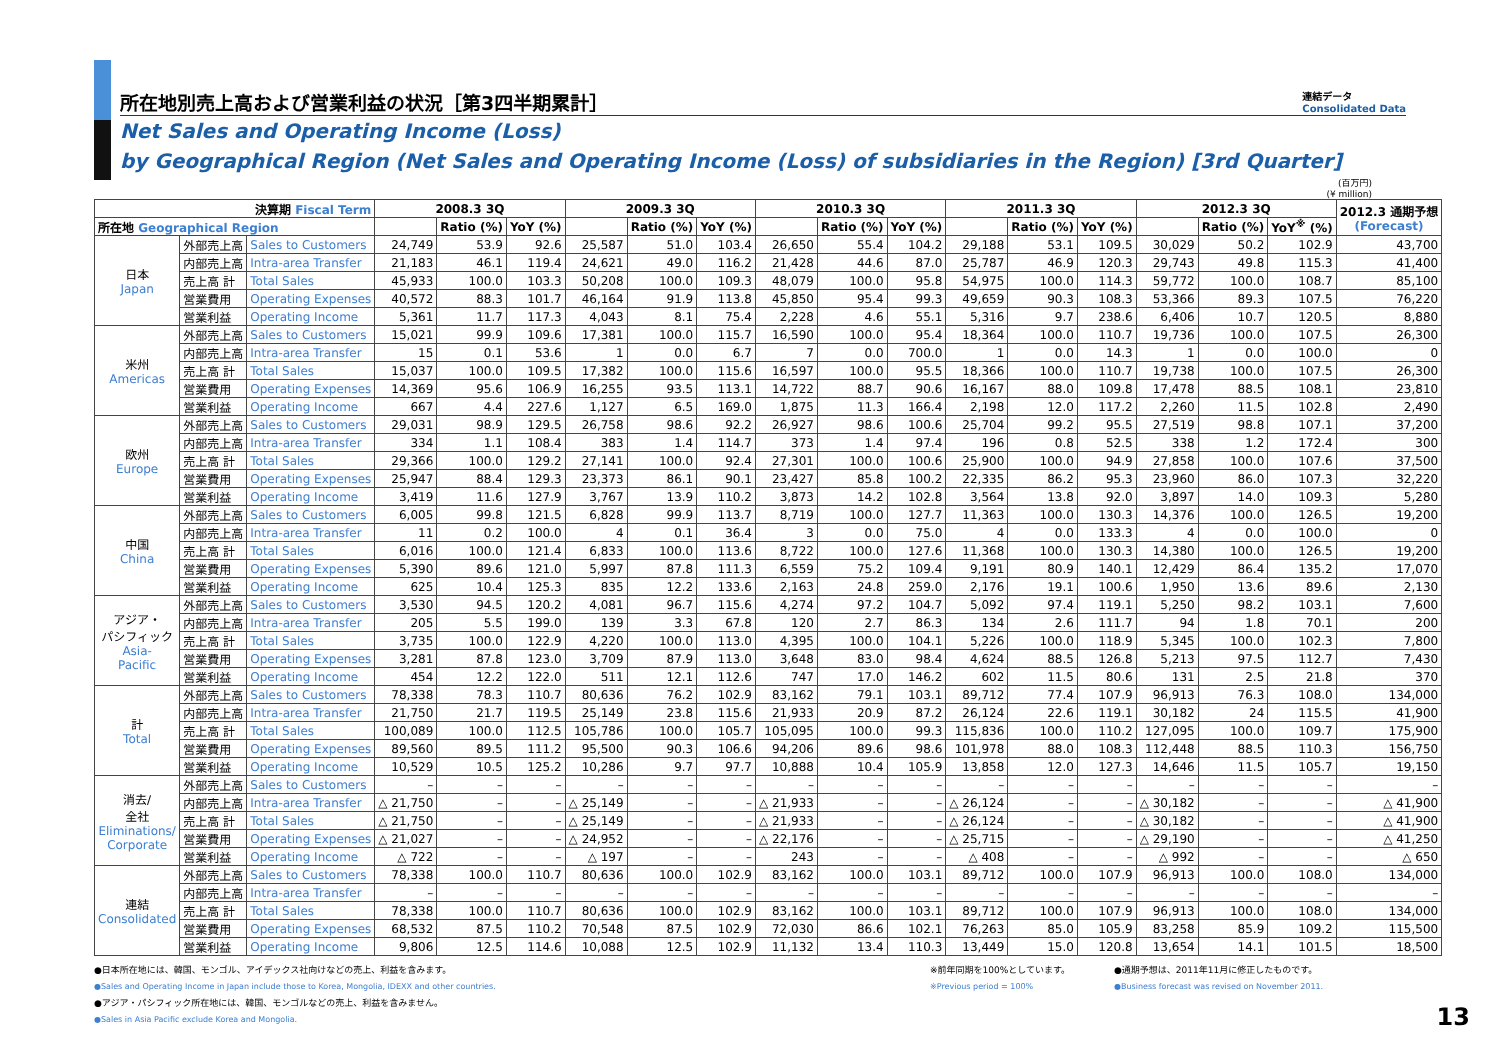所在地別売上高および営業利益の状況［第3四半期累計］
連結データ
Consolidated Data
Net Sales and Operating Income (Loss)
by Geographical Region (Net Sales and Operating Income (Loss) of subsidiaries in the Region) [3rd Quarter]
(百万円)
(¥ million)
| 決算期 Fiscal Term | | | 2008.3 3Q | | | 2009.3 3Q | | | 2010.3 3Q | | | 2011.3 3Q | | | 2012.3 3Q | | | 2012.3 通期予想 (Forecast) |
| --- | --- | --- | --- | --- | --- | --- | --- | --- | --- | --- | --- | --- | --- | --- | --- | --- | --- | --- |
| 所在地 Geographical Region | | | | Ratio (%) | YoY (%) | | Ratio (%) | YoY (%) | | Ratio (%) | YoY (%) | | Ratio (%) | YoY (%) | | Ratio (%) | YoY<sup>※</sup> (%) | |
| 日本 Japan | 外部売上高 | Sales to Customers | 24,749 | 53.9 | 92.6 | 25,587 | 51.0 | 103.4 | 26,650 | 55.4 | 104.2 | 29,188 | 53.1 | 109.5 | 30,029 | 50.2 | 102.9 | 43,700 |
| | 内部売上高 | Intra-area Transfer | 21,183 | 46.1 | 119.4 | 24,621 | 49.0 | 116.2 | 21,428 | 44.6 | 87.0 | 25,787 | 46.9 | 120.3 | 29,743 | 49.8 | 115.3 | 41,400 |
| | 売上高 計 | Total Sales | 45,933 | 100.0 | 103.3 | 50,208 | 100.0 | 109.3 | 48,079 | 100.0 | 95.8 | 54,975 | 100.0 | 114.3 | 59,772 | 100.0 | 108.7 | 85,100 |
| | 営業費用 | Operating Expenses | 40,572 | 88.3 | 101.7 | 46,164 | 91.9 | 113.8 | 45,850 | 95.4 | 99.3 | 49,659 | 90.3 | 108.3 | 53,366 | 89.3 | 107.5 | 76,220 |
| | 営業利益 | Operating Income | 5,361 | 11.7 | 117.3 | 4,043 | 8.1 | 75.4 | 2,228 | 4.6 | 55.1 | 5,316 | 9.7 | 238.6 | 6,406 | 10.7 | 120.5 | 8,880 |
| 米州 Americas | 外部売上高 | Sales to Customers | 15,021 | 99.9 | 109.6 | 17,381 | 100.0 | 115.7 | 16,590 | 100.0 | 95.4 | 18,364 | 100.0 | 110.7 | 19,736 | 100.0 | 107.5 | 26,300 |
| | 内部売上高 | Intra-area Transfer | 15 | 0.1 | 53.6 | 1 | 0.0 | 6.7 | 7 | 0.0 | 700.0 | 1 | 0.0 | 14.3 | 1 | 0.0 | 100.0 | 0 |
| | 売上高 計 | Total Sales | 15,037 | 100.0 | 109.5 | 17,382 | 100.0 | 115.6 | 16,597 | 100.0 | 95.5 | 18,366 | 100.0 | 110.7 | 19,738 | 100.0 | 107.5 | 26,300 |
| | 営業費用 | Operating Expenses | 14,369 | 95.6 | 106.9 | 16,255 | 93.5 | 113.1 | 14,722 | 88.7 | 90.6 | 16,167 | 88.0 | 109.8 | 17,478 | 88.5 | 108.1 | 23,810 |
| | 営業利益 | Operating Income | 667 | 4.4 | 227.6 | 1,127 | 6.5 | 169.0 | 1,875 | 11.3 | 166.4 | 2,198 | 12.0 | 117.2 | 2,260 | 11.5 | 102.8 | 2,490 |
| 欧州 Europe | 外部売上高 | Sales to Customers | 29,031 | 98.9 | 129.5 | 26,758 | 98.6 | 92.2 | 26,927 | 98.6 | 100.6 | 25,704 | 99.2 | 95.5 | 27,519 | 98.8 | 107.1 | 37,200 |
| | 内部売上高 | Intra-area Transfer | 334 | 1.1 | 108.4 | 383 | 1.4 | 114.7 | 373 | 1.4 | 97.4 | 196 | 0.8 | 52.5 | 338 | 1.2 | 172.4 | 300 |
| | 売上高 計 | Total Sales | 29,366 | 100.0 | 129.2 | 27,141 | 100.0 | 92.4 | 27,301 | 100.0 | 100.6 | 25,900 | 100.0 | 94.9 | 27,858 | 100.0 | 107.6 | 37,500 |
| | 営業費用 | Operating Expenses | 25,947 | 88.4 | 129.3 | 23,373 | 86.1 | 90.1 | 23,427 | 85.8 | 100.2 | 22,335 | 86.2 | 95.3 | 23,960 | 86.0 | 107.3 | 32,220 |
| | 営業利益 | Operating Income | 3,419 | 11.6 | 127.9 | 3,767 | 13.9 | 110.2 | 3,873 | 14.2 | 102.8 | 3,564 | 13.8 | 92.0 | 3,897 | 14.0 | 109.3 | 5,280 |
| 中国 China | 外部売上高 | Sales to Customers | 6,005 | 99.8 | 121.5 | 6,828 | 99.9 | 113.7 | 8,719 | 100.0 | 127.7 | 11,363 | 100.0 | 130.3 | 14,376 | 100.0 | 126.5 | 19,200 |
| | 内部売上高 | Intra-area Transfer | 11 | 0.2 | 100.0 | 4 | 0.1 | 36.4 | 3 | 0.0 | 75.0 | 4 | 0.0 | 133.3 | 4 | 0.0 | 100.0 | 0 |
| | 売上高 計 | Total Sales | 6,016 | 100.0 | 121.4 | 6,833 | 100.0 | 113.6 | 8,722 | 100.0 | 127.6 | 11,368 | 100.0 | 130.3 | 14,380 | 100.0 | 126.5 | 19,200 |
| | 営業費用 | Operating Expenses | 5,390 | 89.6 | 121.0 | 5,997 | 87.8 | 111.3 | 6,559 | 75.2 | 109.4 | 9,191 | 80.9 | 140.1 | 12,429 | 86.4 | 135.2 | 17,070 |
| | 営業利益 | Operating Income | 625 | 10.4 | 125.3 | 835 | 12.2 | 133.6 | 2,163 | 24.8 | 259.0 | 2,176 | 19.1 | 100.6 | 1,950 | 13.6 | 89.6 | 2,130 |
| アジア・ パシフィック Asia- Pacific | 外部売上高 | Sales to Customers | 3,530 | 94.5 | 120.2 | 4,081 | 96.7 | 115.6 | 4,274 | 97.2 | 104.7 | 5,092 | 97.4 | 119.1 | 5,250 | 98.2 | 103.1 | 7,600 |
| | 内部売上高 | Intra-area Transfer | 205 | 5.5 | 199.0 | 139 | 3.3 | 67.8 | 120 | 2.7 | 86.3 | 134 | 2.6 | 111.7 | 94 | 1.8 | 70.1 | 200 |
| | 売上高 計 | Total Sales | 3,735 | 100.0 | 122.9 | 4,220 | 100.0 | 113.0 | 4,395 | 100.0 | 104.1 | 5,226 | 100.0 | 118.9 | 5,345 | 100.0 | 102.3 | 7,800 |
| | 営業費用 | Operating Expenses | 3,281 | 87.8 | 123.0 | 3,709 | 87.9 | 113.0 | 3,648 | 83.0 | 98.4 | 4,624 | 88.5 | 126.8 | 5,213 | 97.5 | 112.7 | 7,430 |
| | 営業利益 | Operating Income | 454 | 12.2 | 122.0 | 511 | 12.1 | 112.6 | 747 | 17.0 | 146.2 | 602 | 11.5 | 80.6 | 131 | 2.5 | 21.8 | 370 |
| 計 Total | 外部売上高 | Sales to Customers | 78,338 | 78.3 | 110.7 | 80,636 | 76.2 | 102.9 | 83,162 | 79.1 | 103.1 | 89,712 | 77.4 | 107.9 | 96,913 | 76.3 | 108.0 | 134,000 |
| | 内部売上高 | Intra-area Transfer | 21,750 | 21.7 | 119.5 | 25,149 | 23.8 | 115.6 | 21,933 | 20.9 | 87.2 | 26,124 | 22.6 | 119.1 | 30,182 | 24 | 115.5 | 41,900 |
| | 売上高 計 | Total Sales | 100,089 | 100.0 | 112.5 | 105,786 | 100.0 | 105.7 | 105,095 | 100.0 | 99.3 | 115,836 | 100.0 | 110.2 | 127,095 | 100.0 | 109.7 | 175,900 |
| | 営業費用 | Operating Expenses | 89,560 | 89.5 | 111.2 | 95,500 | 90.3 | 106.6 | 94,206 | 89.6 | 98.6 | 101,978 | 88.0 | 108.3 | 112,448 | 88.5 | 110.3 | 156,750 |
| | 営業利益 | Operating Income | 10,529 | 10.5 | 125.2 | 10,286 | 9.7 | 97.7 | 10,888 | 10.4 | 105.9 | 13,858 | 12.0 | 127.3 | 14,646 | 11.5 | 105.7 | 19,150 |
| 消去/ 全社 Eliminations/ Corporate | 外部売上高 | Sales to Customers | – | – | – | – | – | – | – | – | – | – | – | – | – | – | – | – |
| | 内部売上高 | Intra-area Transfer | △ 21,750 | – | – | △ 25,149 | – | – | △ 21,933 | – | – | △ 26,124 | – | – | △ 30,182 | – | – | △ 41,900 |
| | 売上高 計 | Total Sales | △ 21,750 | – | – | △ 25,149 | – | – | △ 21,933 | – | – | △ 26,124 | – | – | △ 30,182 | – | – | △ 41,900 |
| | 営業費用 | Operating Expenses | △ 21,027 | – | – | △ 24,952 | – | – | △ 22,176 | – | – | △ 25,715 | – | – | △ 29,190 | – | – | △ 41,250 |
| | 営業利益 | Operating Income | △ 722 | – | – | △ 197 | – | – | 243 | – | – | △ 408 | – | – | △ 992 | – | – | △ 650 |
| 連結 Consolidated | 外部売上高 | Sales to Customers | 78,338 | 100.0 | 110.7 | 80,636 | 100.0 | 102.9 | 83,162 | 100.0 | 103.1 | 89,712 | 100.0 | 107.9 | 96,913 | 100.0 | 108.0 | 134,000 |
| | 内部売上高 | Intra-area Transfer | – | – | – | – | – | – | – | – | – | – | – | – | – | – | – | – |
| | 売上高 計 | Total Sales | 78,338 | 100.0 | 110.7 | 80,636 | 100.0 | 102.9 | 83,162 | 100.0 | 103.1 | 89,712 | 100.0 | 107.9 | 96,913 | 100.0 | 108.0 | 134,000 |
| | 営業費用 | Operating Expenses | 68,532 | 87.5 | 110.2 | 70,548 | 87.5 | 102.9 | 72,030 | 86.6 | 102.1 | 76,263 | 85.0 | 105.9 | 83,258 | 85.9 | 109.2 | 115,500 |
| | 営業利益 | Operating Income | 9,806 | 12.5 | 114.6 | 10,088 | 12.5 | 102.9 | 11,132 | 13.4 | 110.3 | 13,449 | 15.0 | 120.8 | 13,654 | 14.1 | 101.5 | 18,500 |
●日本所在地には、韓国、モンゴル、アイデックス社向けなどの売上、利益を含みます。
●Sales and Operating Income in Japan include those to Korea, Mongolia, IDEXX and other countries.
●アジア・パシフィック所在地には、韓国、モンゴルなどの売上、利益を含みません。
●Sales in Asia Pacific exclude Korea and Mongolia.
※前年同期を100%としています。
※Previous period = 100%
●通期予想は、2011年11月に修正したものです。
●Business forecast was revised on November 2011.
13